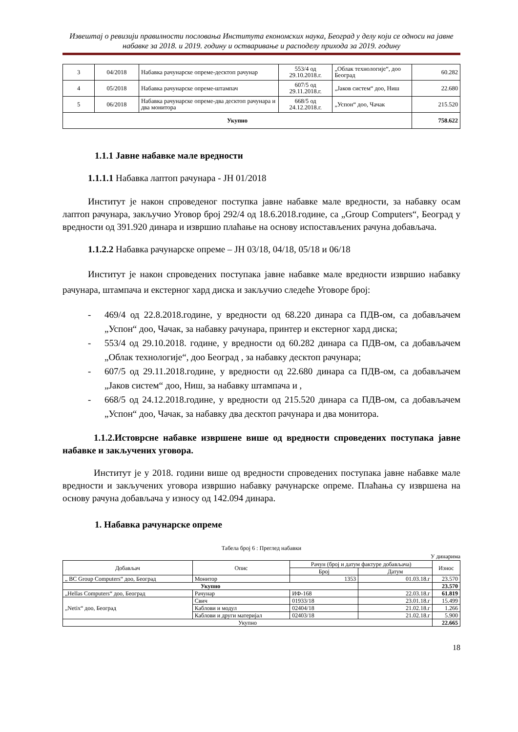Извештај о ревизији правилности пословања Института економских наука, Београд у делу који се односи на јавне набавке за 2018. и 2019. годину и остваривање и расподелу прихода за 2019. годину
| 3 | 04/2018 | Набавка рачунарске опреме-десктоп рачунар | 553/4 од 29.10.2018.г. | „Облак технологије“, доо Београд | 60.282 |
| 4 | 05/2018 | Набавка рачунарске опреме-штампач | 607/5 од 29.11.2018.г. | „Јаков систем“ доо, Ниш | 22.680 |
| 5 | 06/2018 | Набавка рачунарске опреме-два десктоп рачунара и два монитора | 668/5 од 24.12.2018.г. | „Успон“ доо, Чачак | 215.520 |
| Укупно | | | | | 758.622 |
1.1.1 Јавне набавке мале вредности
1.1.1.1 Набавка лаптоп рачунара - ЈН 01/2018
Институт је након спроведеног поступка јавне набавке мале вредности, за набавку осам лаптоп рачунара, закључио Уговор број 292/4 од 18.6.2018.године, са „Group Computers“, Београд у вредности од 391.920 динара и извршио плаћање на основу испостављених рачуна добављача.
1.1.2.2 Набавка рачунарске опреме – ЈН 03/18, 04/18, 05/18 и 06/18
Институт је након спроведених поступака јавне набавке мале вредности извршио набавку рачунара, штампача и екстерног хард диска и закључио следеће Уговоре број:
- 469/4 од 22.8.2018.године, у вредности од 68.220 динара са ПДВ-ом, са добављачем „Успон“ доо, Чачак, за набавку рачунара, принтер и екстерног хард диска;
- 553/4 од 29.10.2018. године, у вредности од 60.282 динара са ПДВ-ом, са добављачем „Облак технологије“, доо Београд , за набавку десктоп рачунара;
- 607/5 од 29.11.2018.године, у вредности од 22.680 динара са ПДВ-ом, са добављачем „Јаков систем“ доо, Ниш, за набавку штампача и ,
- 668/5 од 24.12.2018.године, у вредности од 215.520 динара са ПДВ-ом, са добављачем „Успон“ доо, Чачак, за набавку два десктоп рачунара и два монитора.
1.1.2.Истоврсне набавке извршене више од вредности спроведених поступака јавне набавке и закључених уговора.
Институт је у 2018. години више од вредности спроведених поступака јавне набавке мале вредности и закључених уговора извршио набавку рачунарске опреме. Плаћања су извршена на основу рачуна добављача у износу од 142.094 динара.
1. Набавка рачунарске опреме
Табела број 6 : Преглед набавки
У динарима
| Добављач | Опис | Рачун (број и датум фактуре добављача) | | Износ |
| --- | --- | --- | --- | --- |
| | | Број | Датум | |
| „ BC Group Computers“ доо, Београд | Монитор | 1353 | 01.03.18.г | 23.570 |
| Укупно | | | | 23.570 |
| „Hellas Computers“ доо, Београд | Рачунар | ИФ-168 | 22.03.18.г | 61.819 |
| „Netix“ доо, Београд | Свич | 01933/18 | 23.01.18.г | 15.499 |
| | Каблови и модул | 02404/18 | 21.02.18.г | 1.266 |
| | Каблови и други материјал | 02403/18 | 21.02.18.г | 5.900 |
| Укупно | | | | 22.665 |
18